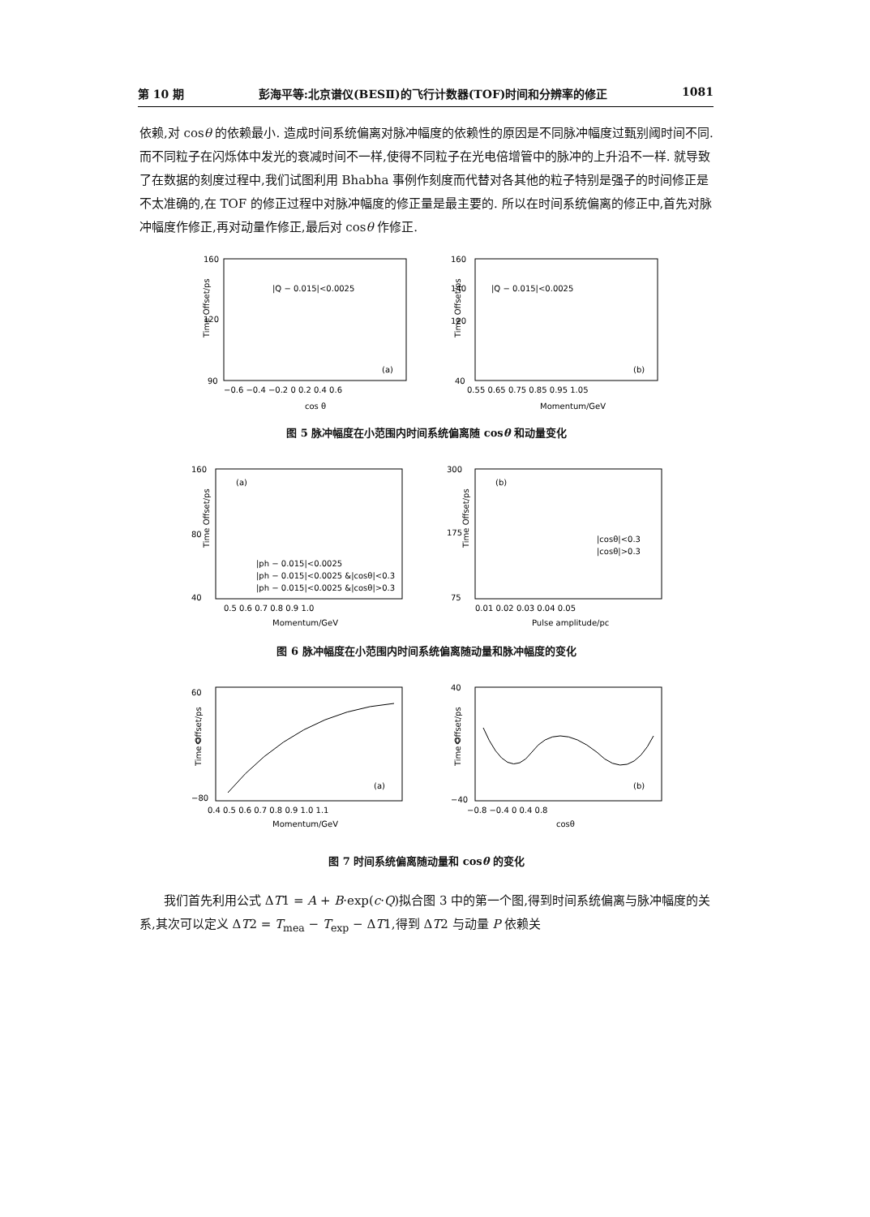第 10 期 彭海平等:北京谱仪(BESⅡ)的飞行计数器(TOF)时间和分辨率的修正 1081
依赖,对 cosθ 的依赖最小. 造成时间系统偏离对脉冲幅度的依赖性的原因是不同脉冲幅度过甄别阈时间不同. 而不同粒子在闪烁体中发光的衰减时间不一样,使得不同粒子在光电倍增管中的脉冲的上升沿不一样. 就导致了在数据的刻度过程中,我们试图利用 Bhabha 事例作刻度而代替对各其他的粒子特别是强子的时间修正是不太准确的,在 TOF 的修正过程中对脉冲幅度的修正量是最主要的. 所以在时间系统偏离的修正中,首先对脉冲幅度作修正,再对动量作修正,最后对 cosθ 作修正.
160
120
90
Time Offset/ps
|Q − 0.015|<0.0025
(a)
−0.6 −0.4 −0.2 0 0.2 0.4 0.6
cos θ
160
140
120
40
Time Offset/ps
|Q − 0.015|<0.0025
(b)
0.55 0.65 0.75 0.85 0.95 1.05
Momentum/GeV
图 5 脉冲幅度在小范围内时间系统偏离随 cosθ 和动量变化
160
80
40
Time Offset/ps
(a)
|ph − 0.015|<0.0025
|ph − 0.015|<0.0025 &|cosθ|<0.3
|ph − 0.015|<0.0025 &|cosθ|>0.3
0.5 0.6 0.7 0.8 0.9 1.0
Momentum/GeV
300
175
75
Time Offset/ps
(b)
|cosθ|<0.3
|cosθ|>0.3
0.01 0.02 0.03 0.04 0.05
Pulse amplitude/pc
图 6 脉冲幅度在小范围内时间系统偏离随动量和脉冲幅度的变化
60
0
−80
Time Offset/ps
(a)
0.4 0.5 0.6 0.7 0.8 0.9 1.0 1.1
Momentum/GeV
40
0
−40
Time Offset/ps
(b)
−0.8 −0.4 0 0.4 0.8
cosθ
图 7 时间系统偏离随动量和 cosθ 的变化
　　我们首先利用公式 ΔT1 = A + B·exp(c·Q)拟合图 3 中的第一个图,得到时间系统偏离与脉冲幅度的关系,其次可以定义 ΔT2 = T<sub>mea</sub> − T<sub>exp</sub> − ΔT1,得到 ΔT2 与动量 P 依赖关